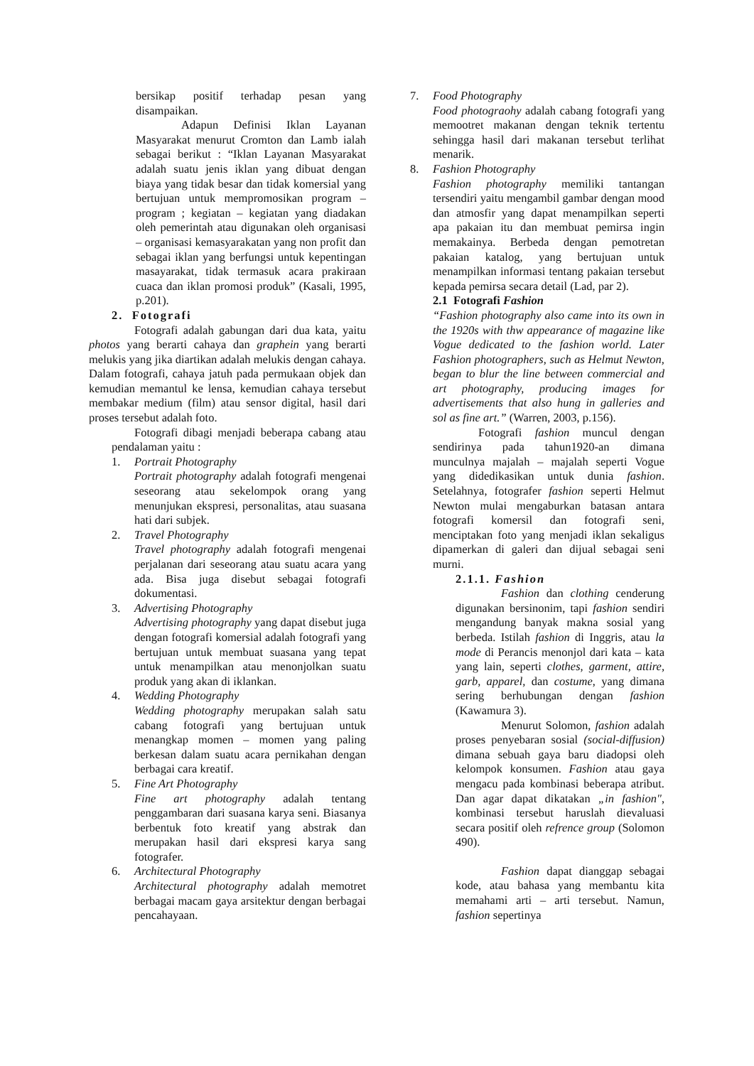bersikap positif terhadap pesan yang disampaikan.
Adapun Definisi Iklan Layanan Masyarakat menurut Cromton dan Lamb ialah sebagai berikut : “Iklan Layanan Masyarakat adalah suatu jenis iklan yang dibuat dengan biaya yang tidak besar dan tidak komersial yang bertujuan untuk mempromosikan program – program ; kegiatan – kegiatan yang diadakan oleh pemerintah atau digunakan oleh organisasi – organisasi kemasyarakatan yang non profit dan sebagai iklan yang berfungsi untuk kepentingan masayarakat, tidak termasuk acara prakiraan cuaca dan iklan promosi produk” (Kasali, 1995, p.201).
2. Fotografi
Fotografi adalah gabungan dari dua kata, yaitu photos yang berarti cahaya dan graphein yang berarti melukis yang jika diartikan adalah melukis dengan cahaya. Dalam fotografi, cahaya jatuh pada permukaan objek dan kemudian memantul ke lensa, kemudian cahaya tersebut membakar medium (film) atau sensor digital, hasil dari proses tersebut adalah foto.
Fotografi dibagi menjadi beberapa cabang atau pendalaman yaitu :
1. Portrait Photography
Portrait photography adalah fotografi mengenai seseorang atau sekelompok orang yang menunjukan ekspresi, personalitas, atau suasana hati dari subjek.
2. Travel Photography
Travel photography adalah fotografi mengenai perjalanan dari seseorang atau suatu acara yang ada. Bisa juga disebut sebagai fotografi dokumentasi.
3. Advertising Photography
Advertising photography yang dapat disebut juga dengan fotografi komersial adalah fotografi yang bertujuan untuk membuat suasana yang tepat untuk menampilkan atau menonjolkan suatu produk yang akan di iklankan.
4. Wedding Photography
Wedding photography merupakan salah satu cabang fotografi yang bertujuan untuk menangkap momen – momen yang paling berkesan dalam suatu acara pernikahan dengan berbagai cara kreatif.
5. Fine Art Photography
Fine art photography adalah tentang penggambaran dari suasana karya seni. Biasanya berbentuk foto kreatif yang abstrak dan merupakan hasil dari ekspresi karya sang fotografer.
6. Architectural Photography
Architectural photography adalah memotret berbagai macam gaya arsitektur dengan berbagai pencahayaan.
7. Food Photography
Food photograohy adalah cabang fotografi yang memootret makanan dengan teknik tertentu sehingga hasil dari makanan tersebut terlihat menarik.
8. Fashion Photography
Fashion photography memiliki tantangan tersendiri yaitu mengambil gambar dengan mood dan atmosfir yang dapat menampilkan seperti apa pakaian itu dan membuat pemirsa ingin memakainya. Berbeda dengan pemotretan pakaian katalog, yang bertujuan untuk menampilkan informasi tentang pakaian tersebut kepada pemirsa secara detail (Lad, par 2).
2.1 Fotografi Fashion
“Fashion photography also came into its own in the 1920s with thw appearance of magazine like Vogue dedicated to the fashion world. Later Fashion photographers, such as Helmut Newton, began to blur the line between commercial and art photography, producing images for advertisements that also hung in galleries and sol as fine art.” (Warren, 2003, p.156).
Fotografi fashion muncul dengan sendirinya pada tahun1920-an dimana munculnya majalah – majalah seperti Vogue yang didedikasikan untuk dunia fashion. Setelahnya, fotografer fashion seperti Helmut Newton mulai mengaburkan batasan antara fotografi komersil dan fotografi seni, menciptakan foto yang menjadi iklan sekaligus dipamerkan di galeri dan dijual sebagai seni murni.
2.1.1. Fashion
Fashion dan clothing cenderung digunakan bersinonim, tapi fashion sendiri mengandung banyak makna sosial yang berbeda. Istilah fashion di Inggris, atau la mode di Perancis menonjol dari kata – kata yang lain, seperti clothes, garment, attire, garb, apparel, dan costume, yang dimana sering berhubungan dengan fashion (Kawamura 3).
Menurut Solomon, fashion adalah proses penyebaran sosial (social-diffusion) dimana sebuah gaya baru diadopsi oleh kelompok konsumen. Fashion atau gaya mengacu pada kombinasi beberapa atribut. Dan agar dapat dikatakan „in fashion", kombinasi tersebut haruslah dievaluasi secara positif oleh refrence group (Solomon 490).
Fashion dapat dianggap sebagai kode, atau bahasa yang membantu kita memahami arti – arti tersebut. Namun, fashion sepertinya